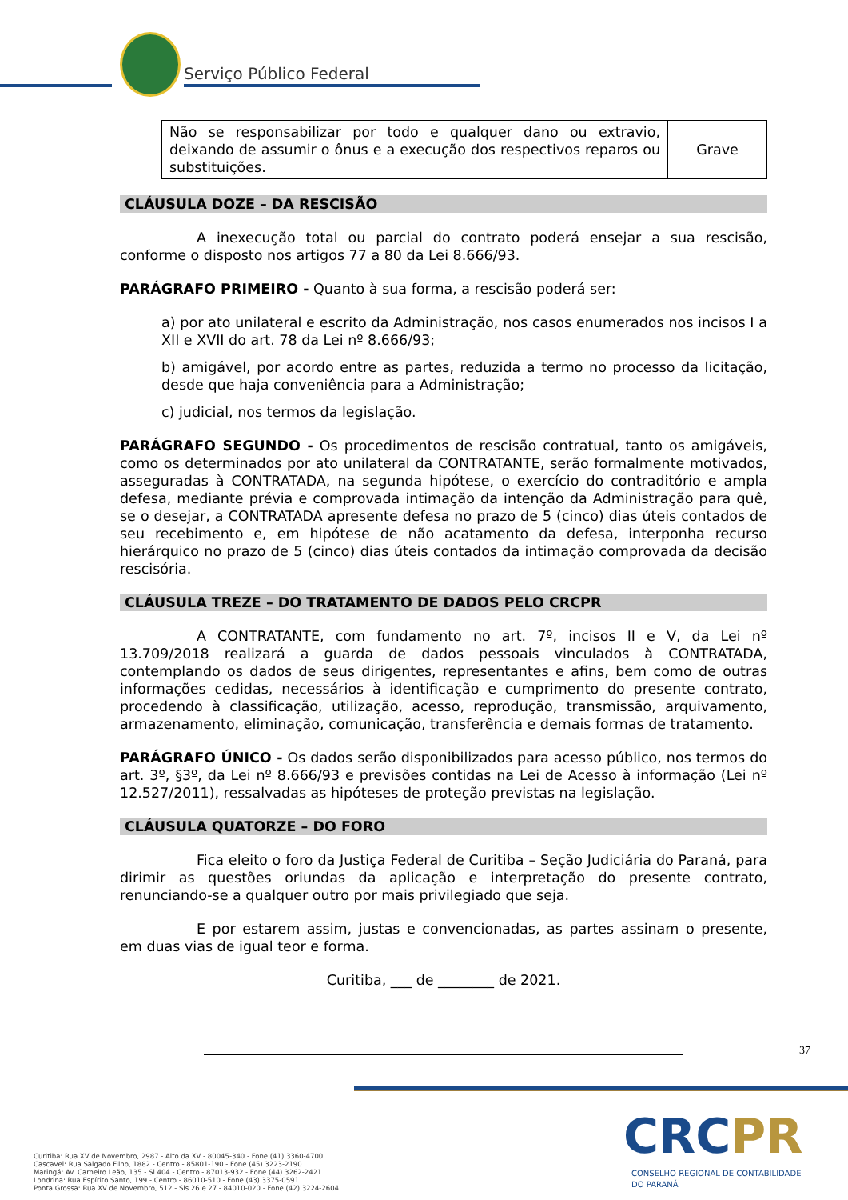Serviço Público Federal
| Não se responsabilizar por todo e qualquer dano ou extravio, deixando de assumir o ônus e a execução dos respectivos reparos ou substituições. | Grave |
CLÁUSULA DOZE – DA RESCISÃO
A inexecução total ou parcial do contrato poderá ensejar a sua rescisão, conforme o disposto nos artigos 77 a 80 da Lei 8.666/93.
PARÁGRAFO PRIMEIRO - Quanto à sua forma, a rescisão poderá ser:
a) por ato unilateral e escrito da Administração, nos casos enumerados nos incisos I a XII e XVII do art. 78 da Lei nº 8.666/93;
b) amigável, por acordo entre as partes, reduzida a termo no processo da licitação, desde que haja conveniência para a Administração;
c) judicial, nos termos da legislação.
PARÁGRAFO SEGUNDO - Os procedimentos de rescisão contratual, tanto os amigáveis, como os determinados por ato unilateral da CONTRATANTE, serão formalmente motivados, asseguradas à CONTRATADA, na segunda hipótese, o exercício do contraditório e ampla defesa, mediante prévia e comprovada intimação da intenção da Administração para quê, se o desejar, a CONTRATADA apresente defesa no prazo de 5 (cinco) dias úteis contados de seu recebimento e, em hipótese de não acatamento da defesa, interponha recurso hierárquico no prazo de 5 (cinco) dias úteis contados da intimação comprovada da decisão rescisória.
CLÁUSULA TREZE – DO TRATAMENTO DE DADOS PELO CRCPR
A CONTRATANTE, com fundamento no art. 7º, incisos II e V, da Lei nº 13.709/2018 realizará a guarda de dados pessoais vinculados à CONTRATADA, contemplando os dados de seus dirigentes, representantes e afins, bem como de outras informações cedidas, necessários à identificação e cumprimento do presente contrato, procedendo à classificação, utilização, acesso, reprodução, transmissão, arquivamento, armazenamento, eliminação, comunicação, transferência e demais formas de tratamento.
PARÁGRAFO ÚNICO - Os dados serão disponibilizados para acesso público, nos termos do art. 3º, §3º, da Lei nº 8.666/93 e previsões contidas na Lei de Acesso à informação (Lei nº 12.527/2011), ressalvadas as hipóteses de proteção previstas na legislação.
CLÁUSULA QUATORZE – DO FORO
Fica eleito o foro da Justiça Federal de Curitiba – Seção Judiciária do Paraná, para dirimir as questões oriundas da aplicação e interpretação do presente contrato, renunciando-se a qualquer outro por mais privilegiado que seja.
E por estarem assim, justas e convencionadas, as partes assinam o presente, em duas vias de igual teor e forma.
Curitiba, ___ de ________ de 2021.
37
Curitiba: Rua XV de Novembro, 2987 - Alto da XV - 80045-340 - Fone (41) 3360-4700
Cascavel: Rua Salgado Filho, 1882 - Centro - 85801-190 - Fone (45) 3223-2190
Maringá: Av. Carneiro Leão, 135 - Sl 404 - Centro - 87013-932 - Fone (44) 3262-2421
Londrina: Rua Espírito Santo, 199 - Centro - 86010-510 - Fone (43) 3375-0591
Ponta Grossa: Rua XV de Novembro, 512 - Sls 26 e 27 - 84010-020 - Fone (42) 3224-2604
CRCPR
CONSELHO REGIONAL DE CONTABILIDADE
DO PARANÁ